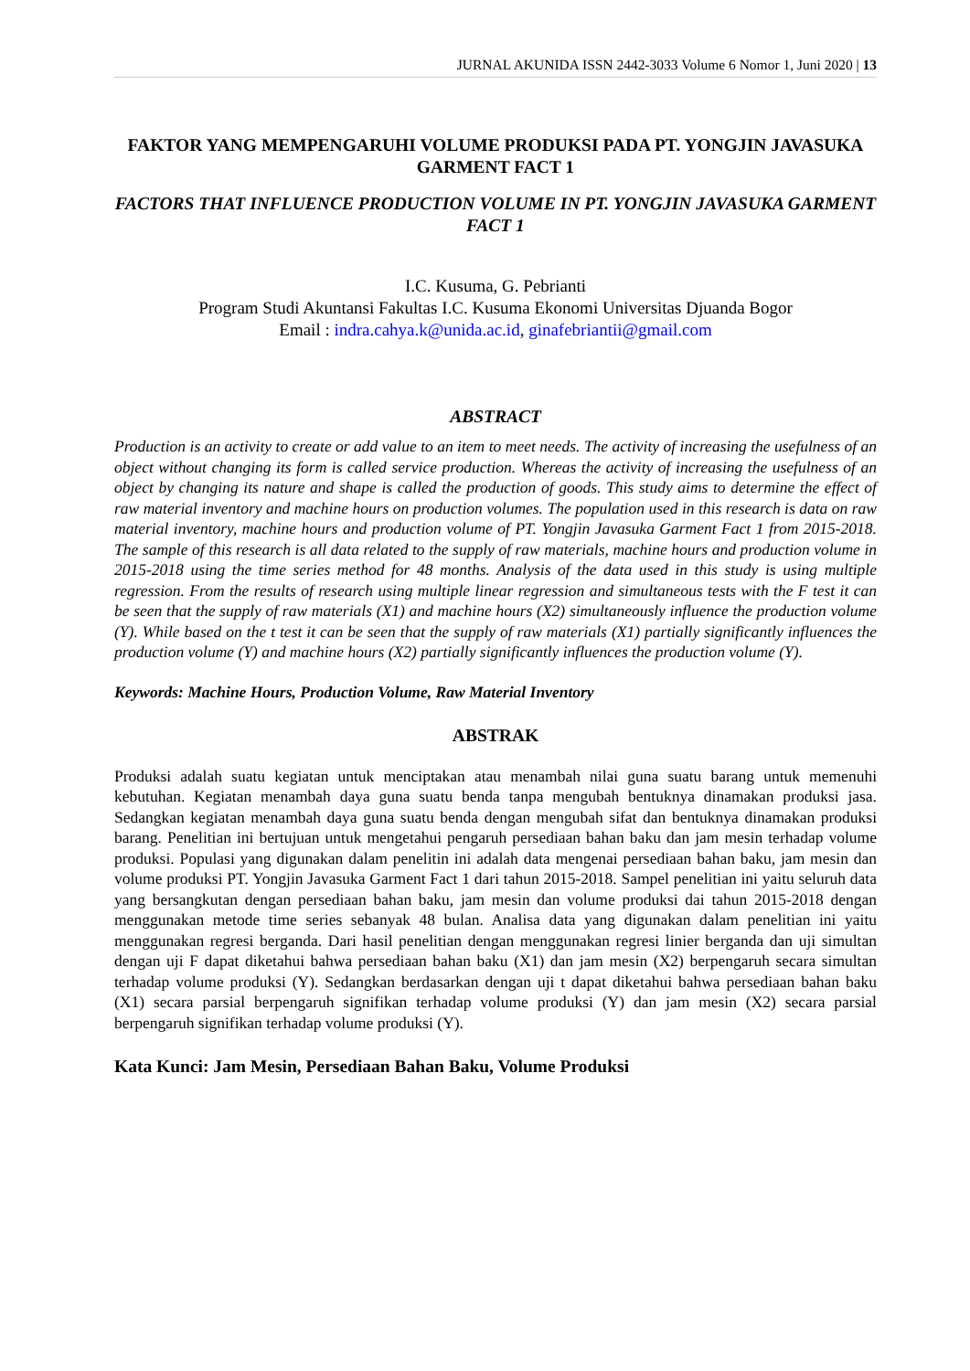JURNAL AKUNIDA ISSN 2442-3033 Volume 6 Nomor 1, Juni 2020 | 13
FAKTOR YANG MEMPENGARUHI VOLUME PRODUKSI PADA PT. YONGJIN JAVASUKA GARMENT FACT 1
FACTORS THAT INFLUENCE PRODUCTION VOLUME IN PT. YONGJIN JAVASUKA GARMENT FACT 1
I.C. Kusuma, G. Pebrianti
Program Studi Akuntansi Fakultas I.C. Kusuma Ekonomi Universitas Djuanda Bogor
Email : indra.cahya.k@unida.ac.id, ginafebriantii@gmail.com
ABSTRACT
Production is an activity to create or add value to an item to meet needs. The activity of increasing the usefulness of an object without changing its form is called service production. Whereas the activity of increasing the usefulness of an object by changing its nature and shape is called the production of goods. This study aims to determine the effect of raw material inventory and machine hours on production volumes. The population used in this research is data on raw material inventory, machine hours and production volume of PT. Yongjin Javasuka Garment Fact 1 from 2015-2018. The sample of this research is all data related to the supply of raw materials, machine hours and production volume in 2015-2018 using the time series method for 48 months. Analysis of the data used in this study is using multiple regression. From the results of research using multiple linear regression and simultaneous tests with the F test it can be seen that the supply of raw materials (X1) and machine hours (X2) simultaneously influence the production volume (Y). While based on the t test it can be seen that the supply of raw materials (X1) partially significantly influences the production volume (Y) and machine hours (X2) partially significantly influences the production volume (Y).
Keywords: Machine Hours, Production Volume, Raw Material Inventory
ABSTRAK
Produksi adalah suatu kegiatan untuk menciptakan atau menambah nilai guna suatu barang untuk memenuhi kebutuhan. Kegiatan menambah daya guna suatu benda tanpa mengubah bentuknya dinamakan produksi jasa. Sedangkan kegiatan menambah daya guna suatu benda dengan mengubah sifat dan bentuknya dinamakan produksi barang. Penelitian ini bertujuan untuk mengetahui pengaruh persediaan bahan baku dan jam mesin terhadap volume produksi. Populasi yang digunakan dalam penelitin ini adalah data mengenai persediaan bahan baku, jam mesin dan volume produksi PT. Yongjin Javasuka Garment Fact 1 dari tahun 2015-2018. Sampel penelitian ini yaitu seluruh data yang bersangkutan dengan persediaan bahan baku, jam mesin dan volume produksi dai tahun 2015-2018 dengan menggunakan metode time series sebanyak 48 bulan. Analisa data yang digunakan dalam penelitian ini yaitu menggunakan regresi berganda. Dari hasil penelitian dengan menggunakan regresi linier berganda dan uji simultan dengan uji F dapat diketahui bahwa persediaan bahan baku (X1) dan jam mesin (X2) berpengaruh secara simultan terhadap volume produksi (Y). Sedangkan berdasarkan dengan uji t dapat diketahui bahwa persediaan bahan baku (X1) secara parsial berpengaruh signifikan terhadap volume produksi (Y) dan jam mesin (X2) secara parsial berpengaruh signifikan terhadap volume produksi (Y).
Kata Kunci: Jam Mesin, Persediaan Bahan Baku, Volume Produksi